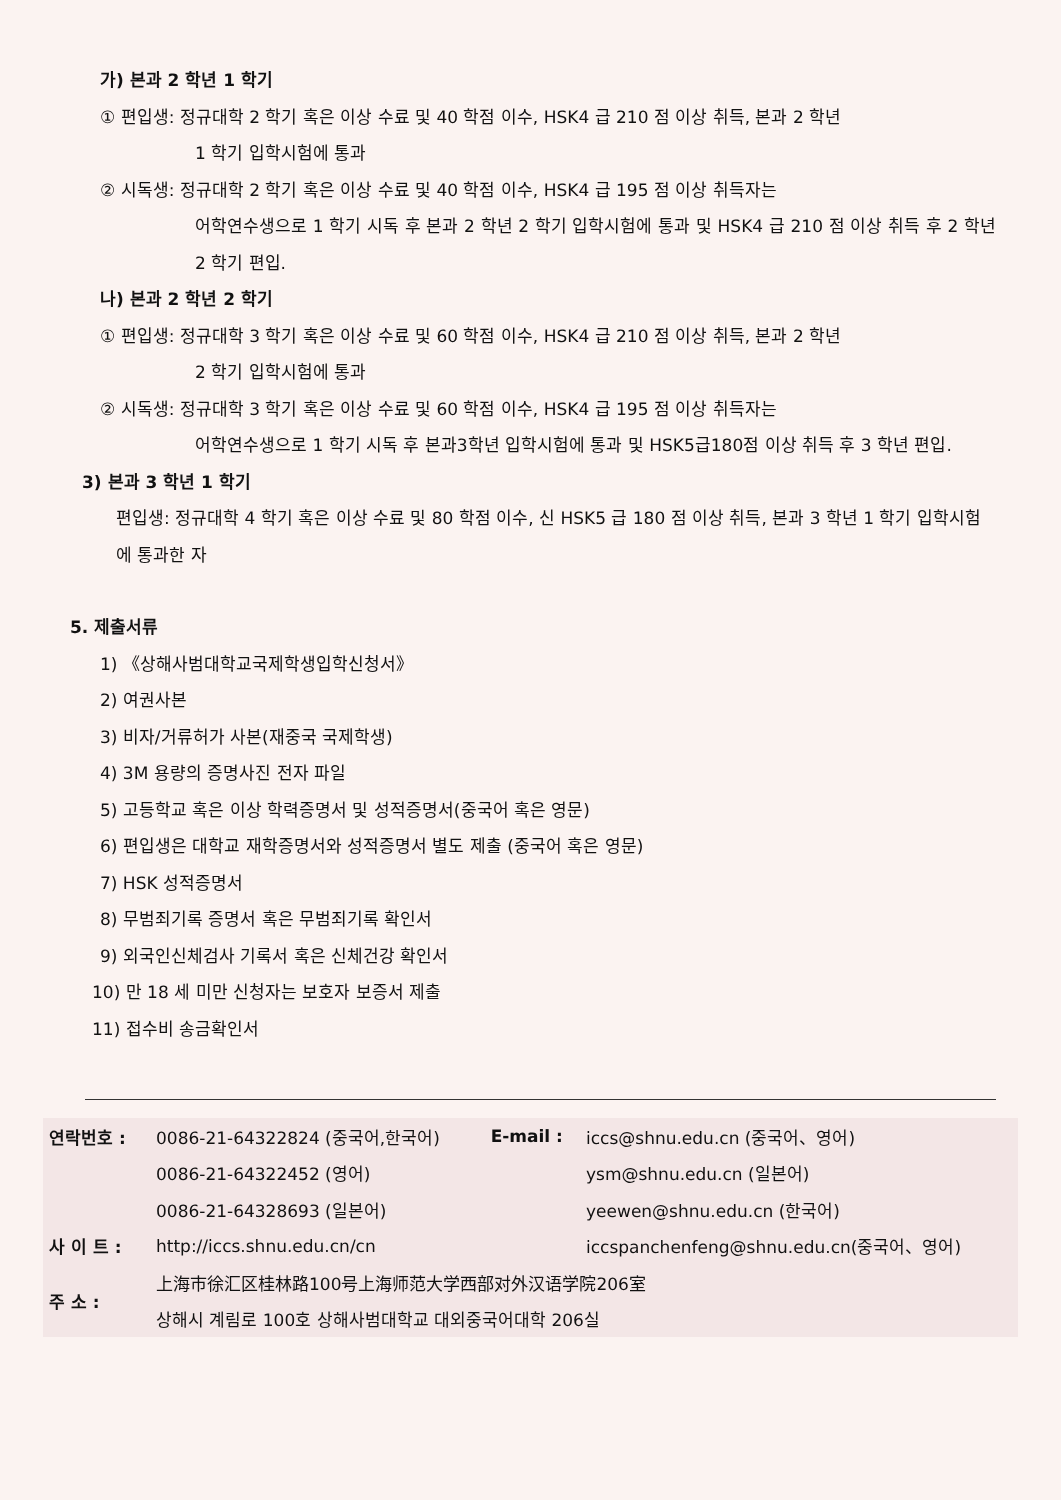가) 본과 2 학년 1 학기
① 편입생: 정규대학 2 학기 혹은 이상 수료 및 40 학점 이수, HSK4 급 210 점 이상 취득, 본과 2 학년
1 학기 입학시험에 통과
② 시독생: 정규대학 2 학기 혹은 이상 수료 및 40 학점 이수, HSK4 급 195 점 이상 취득자는
어학연수생으로 1 학기 시독 후 본과 2 학년 2 학기 입학시험에 통과 및 HSK4 급 210 점 이상 취득 후 2 학년 2 학기 편입.
나) 본과 2 학년 2 학기
① 편입생: 정규대학 3 학기 혹은 이상 수료 및 60 학점 이수, HSK4 급 210 점 이상 취득, 본과 2 학년
2 학기 입학시험에 통과
② 시독생: 정규대학 3 학기 혹은 이상 수료 및 60 학점 이수, HSK4 급 195 점 이상 취득자는
어학연수생으로 1 학기 시독 후 본과3학년 입학시험에 통과 및 HSK5급180점 이상 취득 후 3 학년 편입.
3) 본과 3 학년 1 학기
편입생: 정규대학 4 학기 혹은 이상 수료 및 80 학점 이수, 신 HSK5 급 180 점 이상 취득, 본과 3 학년 1 학기 입학시험에 통과한 자
5. 제출서류
1) 《상해사범대학교국제학생입학신청서》
2) 여권사본
3) 비자/거류허가 사본(재중국 국제학생)
4) 3M 용량의 증명사진 전자 파일
5) 고등학교 혹은 이상 학력증명서 및 성적증명서(중국어 혹은 영문)
6) 편입생은 대학교 재학증명서와 성적증명서 별도 제출 (중국어 혹은 영문)
7) HSK 성적증명서
8) 무범죄기록 증명서 혹은 무범죄기록 확인서
9) 외국인신체검사 기록서 혹은 신체건강 확인서
10) 만 18 세 미만 신청자는 보호자 보증서 제출
11) 접수비 송금확인서
| 연락번호 : | 0086-21-64322824 (중국어,한국어) | E-mail : | iccs@shnu.edu.cn (중국어、영어) |
| | 0086-21-64322452 (영어) | | ysm@shnu.edu.cn (일본어) |
| | 0086-21-64328693 (일본어) | | yeewen@shnu.edu.cn (한국어) |
| 사 이 트 : | http://iccs.shnu.edu.cn/cn | | iccspanchenfeng@shnu.edu.cn(중국어、영어) |
| 주 소 : | 上海市徐汇区桂林路100号上海师范大学西部对外汉语学院206室 | | |
| | 상해시 계림로 100호 상해사범대학교 대외중국어대학 206실 | | |